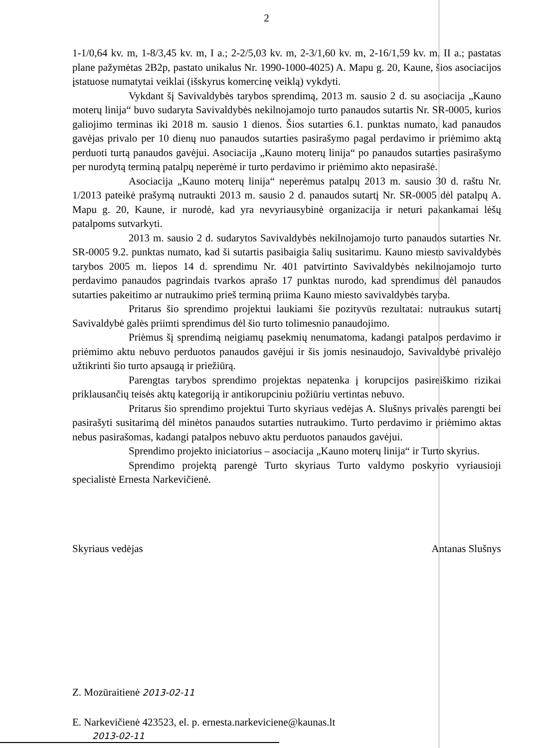2
1-1/0,64 kv. m, 1-8/3,45 kv. m, I a.; 2-2/5,03 kv. m, 2-3/1,60 kv. m, 2-16/1,59 kv. m, II a.; pastatas plane pažymėtas 2B2p, pastato unikalus Nr. 1990-1000-4025) A. Mapu g. 20, Kaune, šios asociacijos įstatuose numatytai veiklai (išskyrus komercinę veiklą) vykdyti.
Vykdant šį Savivaldybės tarybos sprendimą, 2013 m. sausio 2 d. su asociacija „Kauno moterų linija“ buvo sudaryta Savivaldybės nekilnojamojo turto panaudos sutartis Nr. SR-0005, kurios galiojimo terminas iki 2018 m. sausio 1 dienos. Šios sutarties 6.1. punktas numato, kad panaudos gavėjas privalo per 10 dienų nuo panaudos sutarties pasirašymo pagal perdavimo ir priėmimo aktą perduoti turtą panaudos gavėjui. Asociacija „Kauno moterų linija“ po panaudos sutarties pasirašymo per nurodytą terminą patalpų neperėmė ir turto perdavimo ir priėmimo akto nepasirašė.
Asociacija „Kauno moterų linija“ neperėmus patalpų 2013 m. sausio 30 d. raštu Nr. 1/2013 pateikė prašymą nutraukti 2013 m. sausio 2 d. panaudos sutartį Nr. SR-0005 dėl patalpų A. Mapu g. 20, Kaune, ir nurodė, kad yra nevyriausybinė organizacija ir neturi pakankamai lėšų patalpoms sutvarkyti.
2013 m. sausio 2 d. sudarytos Savivaldybės nekilnojamojo turto panaudos sutarties Nr. SR-0005 9.2. punktas numato, kad ši sutartis pasibaigia šalių susitarimu. Kauno miesto savivaldybės tarybos 2005 m. liepos 14 d. sprendimu Nr. 401 patvirtinto Savivaldybės nekilnojamojo turto perdavimo panaudos pagrindais tvarkos aprašo 17 punktas nurodo, kad sprendimus dėl panaudos sutarties pakeitimo ar nutraukimo prieš terminą priima Kauno miesto savivaldybės taryba.
Pritarus šio sprendimo projektui laukiami šie pozityvūs rezultatai: nutraukus sutartį Savivaldybė galės priimti sprendimus dėl šio turto tolimesnio panaudojimo.
Priėmus šį sprendimą neigiamų pasekmių nenumatoma, kadangi patalpos perdavimo ir priėmimo aktu nebuvo perduotos panaudos gavėjui ir šis jomis nesinaudojo, Savivaldybė privalėjo užtikrinti šio turto apsaugą ir priežiūrą.
Parengtas tarybos sprendimo projektas nepatenka į korupcijos pasireiškimo rizikai priklausančių teisės aktų kategoriją ir antikorupciniu požiūriu vertintas nebuvo.
Pritarus šio sprendimo projektui Turto skyriaus vedėjas A. Slušnys privalės parengti bei pasirašyti susitarimą dėl minėtos panaudos sutarties nutraukimo. Turto perdavimo ir priėmimo aktas nebus pasirašomas, kadangi patalpos nebuvo aktu perduotos panaudos gavėjui.
Sprendimo projekto iniciatorius – asociacija „Kauno moterų linija“ ir Turto skyrius.
Sprendimo projektą parengė Turto skyriaus Turto valdymo poskyrio vyriausioji specialistė Ernesta Narkevičienė.
Skyriaus vedėjas Antanas Slušnys
Z. Mozūraitienė 2013-02-11
E. Narkevičienė 423523, el. p. ernesta.narkeviciene@kaunas.lt
2013-02-11